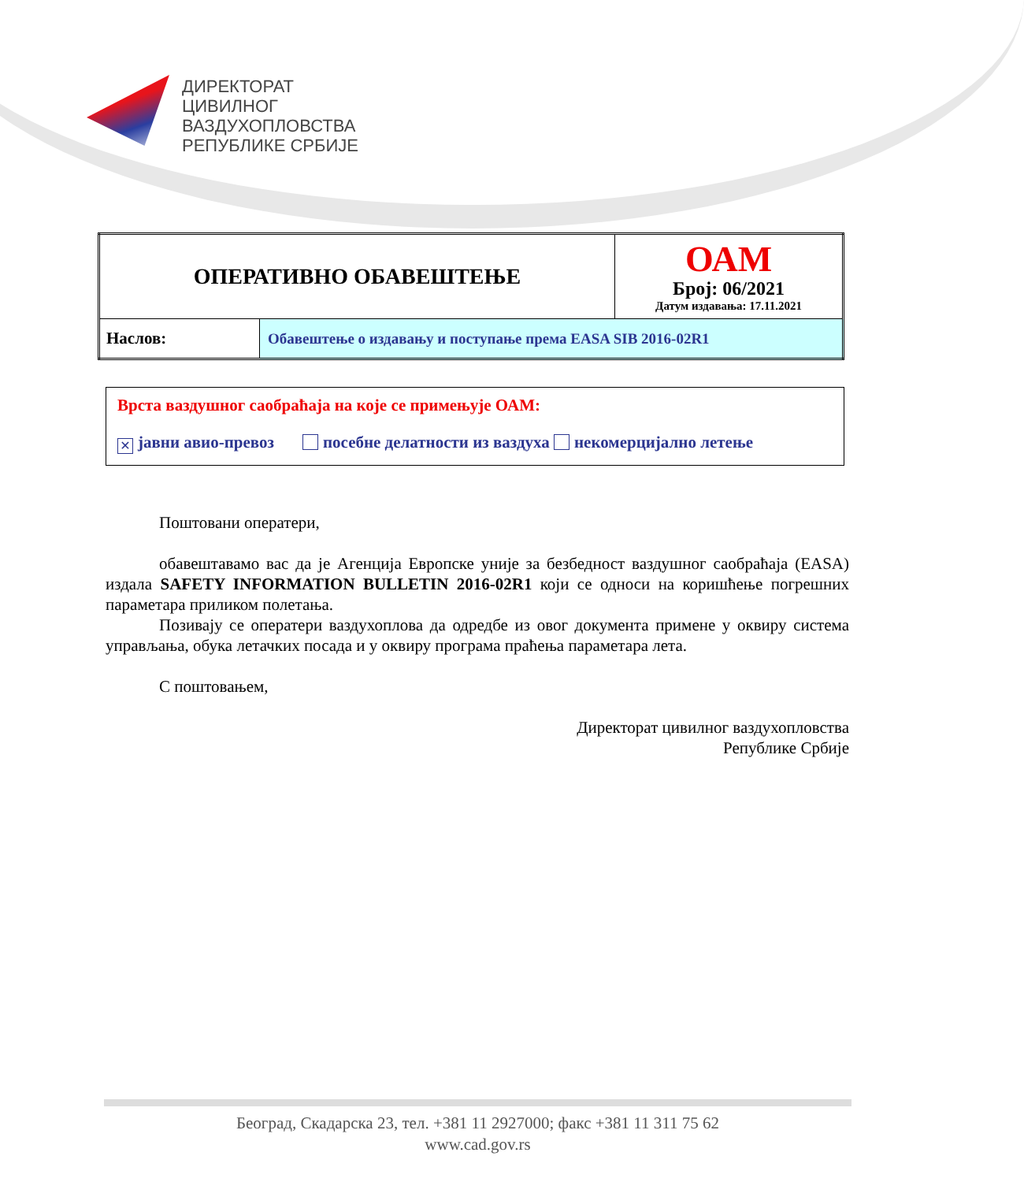ДИРЕКТОРАТ
ЦИВИЛНОГ
ВАЗДУХОПЛОВСТВА
РЕПУБЛИКЕ СРБИЈЕ
| ОПЕРАТИВНО ОБАВЕШТЕЊЕ | | ОАМ Број: 06/2021 Датум издавања: 17.11.2021 |
| Наслов: | Обавештење о издавању и поступање према EASA SIB 2016-02R1 | |
Врста ваздушног саобраћаја на које се примењује ОАМ:
✕ јавни авио-превоз посебне делатности из ваздуха некомерцијално летење
Поштовани оператери,
обавештавамо вас да је Агенција Европске уније за безбедност ваздушног саобраћаја (EASA) издала SAFETY INFORMATION BULLETIN 2016-02R1 који се односи на коришћење погрешних параметара приликом полетања.
Позивају се оператери ваздухоплова да одредбе из овог документа примене у оквиру система управљања, обука летачких посада и у оквиру програма праћења параметара лета.
С поштовањем,
Директорат цивилног ваздухопловства
Републике Србије
Београд, Скадарска 23, тел. +381 11 2927000; факс +381 11 311 75 62
www.cad.gov.rs